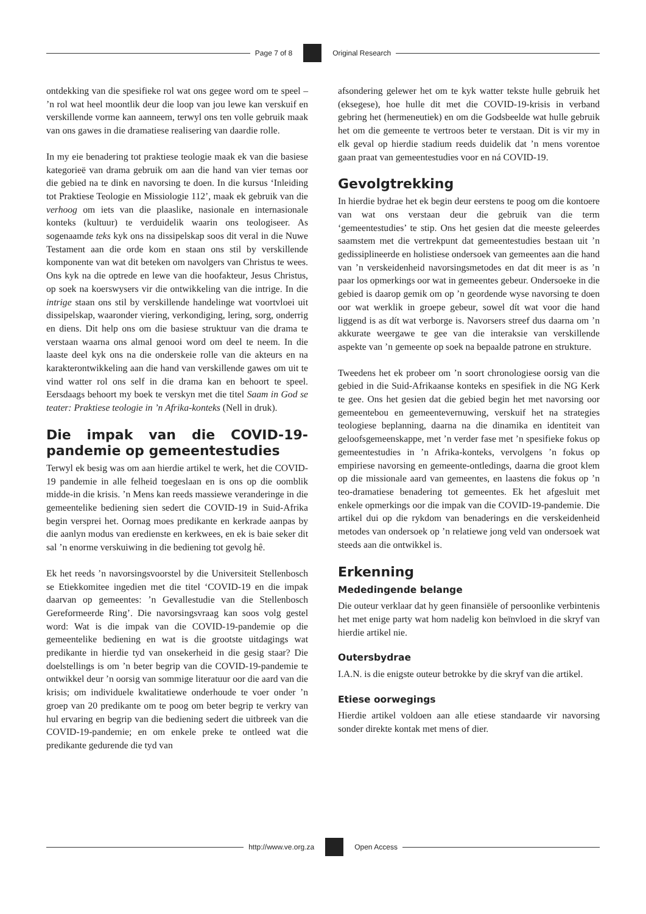Page 7 of 8 Original Research
ontdekking van die spesifieke rol wat ons gegee word om te speel – ’n rol wat heel moontlik deur die loop van jou lewe kan verskuif en verskillende vorme kan aanneem, terwyl ons ten volle gebruik maak van ons gawes in die dramatiese realisering van daardie rolle.
In my eie benadering tot praktiese teologie maak ek van die basiese kategorieë van drama gebruik om aan die hand van vier temas oor die gebied na te dink en navorsing te doen. In die kursus ‘Inleiding tot Praktiese Teologie en Missiologie 112’, maak ek gebruik van die verhoog om iets van die plaaslike, nasionale en internasionale konteks (kultuur) te verduidelik waarin ons teologiseer. As sogenaamde teks kyk ons na dissipelskap soos dit veral in die Nuwe Testament aan die orde kom en staan ons stil by verskillende komponente van wat dit beteken om navolgers van Christus te wees. Ons kyk na die optrede en lewe van die hoofakteur, Jesus Christus, op soek na koerswysers vir die ontwikkeling van die intrige. In die intrige staan ons stil by verskillende handelinge wat voortvloei uit dissipelskap, waaronder viering, verkondiging, lering, sorg, onderrig en diens. Dit help ons om die basiese struktuur van die drama te verstaan waarna ons almal genooi word om deel te neem. In die laaste deel kyk ons na die onderskeie rolle van die akteurs en na karakterontwikkeling aan die hand van verskillende gawes om uit te vind watter rol ons self in die drama kan en behoort te speel. Eersdaags behoort my boek te verskyn met die titel Saam in God se teater: Praktiese teologie in ’n Afrika-konteks (Nell in druk).
Die impak van die COVID-19-pandemie op gemeentestudies
Terwyl ek besig was om aan hierdie artikel te werk, het die COVID-19 pandemie in alle felheid toegeslaan en is ons op die oomblik midde-in die krisis. ’n Mens kan reeds massiewe veranderinge in die gemeentelike bediening sien sedert die COVID-19 in Suid-Afrika begin versprei het. Oornag moes predikante en kerkrade aanpas by die aanlyn modus van eredienste en kerkwees, en ek is baie seker dit sal ’n enorme verskuiwing in die bediening tot gevolg hê.
Ek het reeds ’n navorsingsvoorstel by die Universiteit Stellenbosch se Etiekkomitee ingedien met die titel ‘COVID-19 en die impak daarvan op gemeentes: ’n Gevallestudie van die Stellenbosch Gereformeerde Ring’. Die navorsingsvraag kan soos volg gestel word: Wat is die impak van die COVID-19-pandemie op die gemeentelike bediening en wat is die grootste uitdagings wat predikante in hierdie tyd van onsekerheid in die gesig staar? Die doelstellings is om ’n beter begrip van die COVID-19-pandemie te ontwikkel deur ’n oorsig van sommige literatuur oor die aard van die krisis; om individuele kwalitatiewe onderhoude te voer onder ’n groep van 20 predikante om te poog om beter begrip te verkry van hul ervaring en begrip van die bediening sedert die uitbreek van die COVID-19-pandemie; en om enkele preke te ontleed wat die predikante gedurende die tyd van
afsondering gelewer het om te kyk watter tekste hulle gebruik het (eksegese), hoe hulle dit met die COVID-19-krisis in verband gebring het (hermeneutiek) en om die Godsbeelde wat hulle gebruik het om die gemeente te vertroos beter te verstaan. Dit is vir my in elk geval op hierdie stadium reeds duidelik dat ’n mens vorentoe gaan praat van gemeentestudies voor en ná COVID-19.
Gevolgtrekking
In hierdie bydrae het ek begin deur eerstens te poog om die kontoere van wat ons verstaan deur die gebruik van die term ‘gemeentestudies’ te stip. Ons het gesien dat die meeste geleerdes saamstem met die vertrekpunt dat gemeentestudies bestaan uit ’n gedissiplineerde en holistiese ondersoek van gemeentes aan die hand van ’n verskeidenheid navorsingsmetodes en dat dit meer is as ’n paar los opmerkings oor wat in gemeentes gebeur. Ondersoeke in die gebied is daarop gemik om op ’n geordende wyse navorsing te doen oor wat werklik in groepe gebeur, sowel dít wat voor die hand liggend is as dít wat verborge is. Navorsers streef dus daarna om ’n akkurate weergawe te gee van die interaksie van verskillende aspekte van ’n gemeente op soek na bepaalde patrone en strukture.
Tweedens het ek probeer om ’n soort chronologiese oorsig van die gebied in die Suid-Afrikaanse konteks en spesifiek in die NG Kerk te gee. Ons het gesien dat die gebied begin het met navorsing oor gemeentebou en gemeentevernuwing, verskuif het na strategies teologiese beplanning, daarna na die dinamika en identiteit van geloofsgemeenskappe, met ’n verder fase met ’n spesifieke fokus op gemeentestudies in ’n Afrika-konteks, vervolgens ’n fokus op empiriese navorsing en gemeente-ontledings, daarna die groot klem op die missionale aard van gemeentes, en laastens die fokus op ’n teo-dramatiese benadering tot gemeentes. Ek het afgesluit met enkele opmerkings oor die impak van die COVID-19-pandemie. Die artikel dui op die rykdom van benaderings en die verskeidenheid metodes van ondersoek op ’n relatiewe jong veld van ondersoek wat steeds aan die ontwikkel is.
Erkenning
Mededingende belange
Die outeur verklaar dat hy geen finansiële of persoonlike verbintenis het met enige party wat hom nadelig kon beïnvloed in die skryf van hierdie artikel nie.
Outersbydrae
I.A.N. is die enigste outeur betrokke by die skryf van die artikel.
Etiese oorwegings
Hierdie artikel voldoen aan alle etiese standaarde vir navorsing sonder direkte kontak met mens of dier.
http://www.ve.org.za Open Access